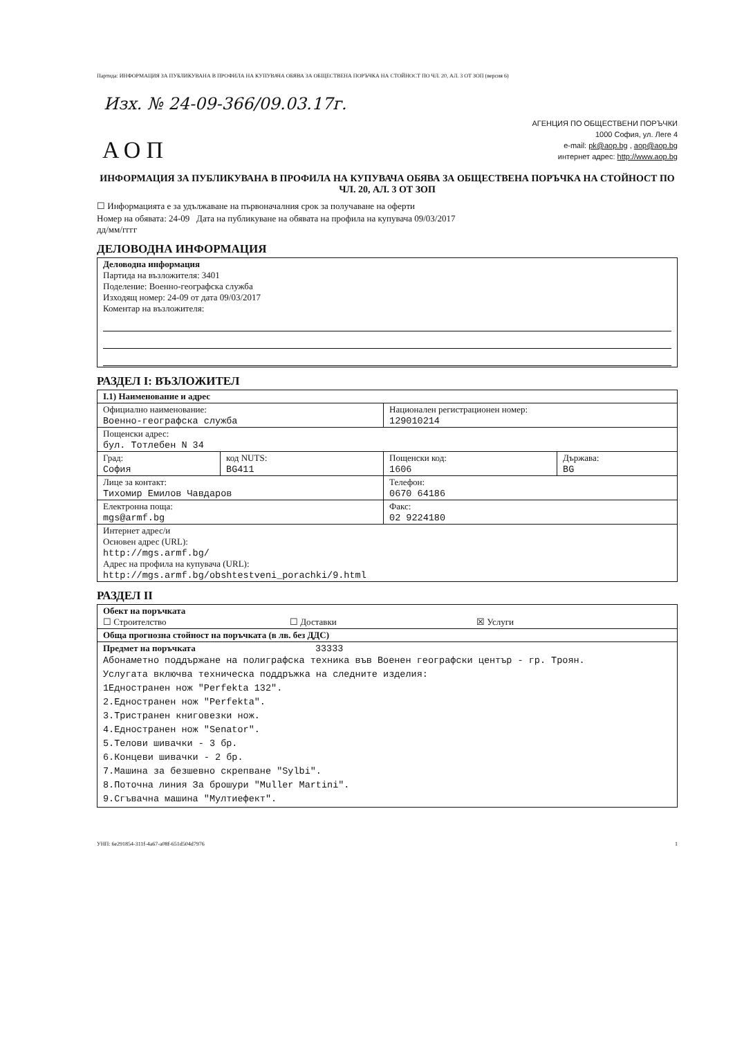Партида: ИНФОРМАЦИЯ ЗА ПУБЛИКУВАНА В ПРОФИЛА НА КУПУВАЧА ОБЯВА ЗА ОБЩЕСТВЕНА ПОРЪЧКА НА СТОЙНОСТ ПО ЧЛ. 20, АЛ. 3 ОТ ЗОП (версия 6)
Изх. № 24-09-366/09.03.17г.
АОП
АГЕНЦИЯ ПО ОБЩЕСТВЕНИ ПОРЪЧКИ
1000 София, ул. Леге 4
e-mail: pk@aop.bg , aop@aop.bg
интернет адрес: http://www.aop.bg
ИНФОРМАЦИЯ ЗА ПУБЛИКУВАНА В ПРОФИЛА НА КУПУВАЧА ОБЯВА ЗА ОБЩЕСТВЕНА ПОРЪЧКА НА СТОЙНОСТ ПО ЧЛ. 20, АЛ. 3 ОТ ЗОП
☐ Информацията е за удължаване на първоначалния срок за получаване на оферти
Номер на обявата: 24-09 Дата на публикуване на обявата на профила на купувача 09/03/2017
дд/мм/гггг
ДЕЛОВОДНА ИНФОРМАЦИЯ
| Деловодна информация Партида на възложителя: 3401 Поделение: Военно-географска служба Изходящ номер: 24-09 от дата 09/03/2017 Коментар на възложителя: |
РАЗДЕЛ I: ВЪЗЛОЖИТЕЛ
| I.1) Наименование и адрес | | | |
| Официално наименование: Военно-географска служба | | Национален регистрационен номер: 129010214 | |
| Пощенски адрес: бул. Тотлебен N 34 | | | |
| Град: София | код NUTS: BG411 | Пощенски код: 1606 | Държава: BG |
| Лице за контакт: Тихомир Емилов Чавдаров | | Телефон: 0670 64186 | |
| Електронна поща: mgs@armf.bg | | Факс: 02 9224180 | |
| Интернет адрес/и Основен адрес (URL): http://mgs.armf.bg/ Адрес на профила на купувача (URL): http://mgs.armf.bg/obshtestveni_porachki/9.html | | | |
РАЗДЕЛ II
| Обект на поръчката ☐ Строителство ☐ Доставки ☒ Услуги |
| Обща прогнозна стойност на поръчката (в лв. без ДДС) |
| Предмет на поръчката 33333 Абонаметно поддържане на полиграфска техника във Военен географски център - гр. Троян. Услугата включва техническа поддръжка на следните изделия: 1Едностранен нож "Perfekta 132". 2.Едностранен нож "Perfekta". 3.Тристранен книговезки нож. 4.Едностранен нож "Senator". 5.Телови шивачки - 3 бр. 6.Концеви шивачки - 2 бр. 7.Машина за безшевно скрепване "Sylbi". 8.Поточна линия За брошури "Muller Martini". 9.Сгъвачна машина "Мултиефект". |
УНП: 6e291854-311f-4a67-a08f-651d504d7976 1